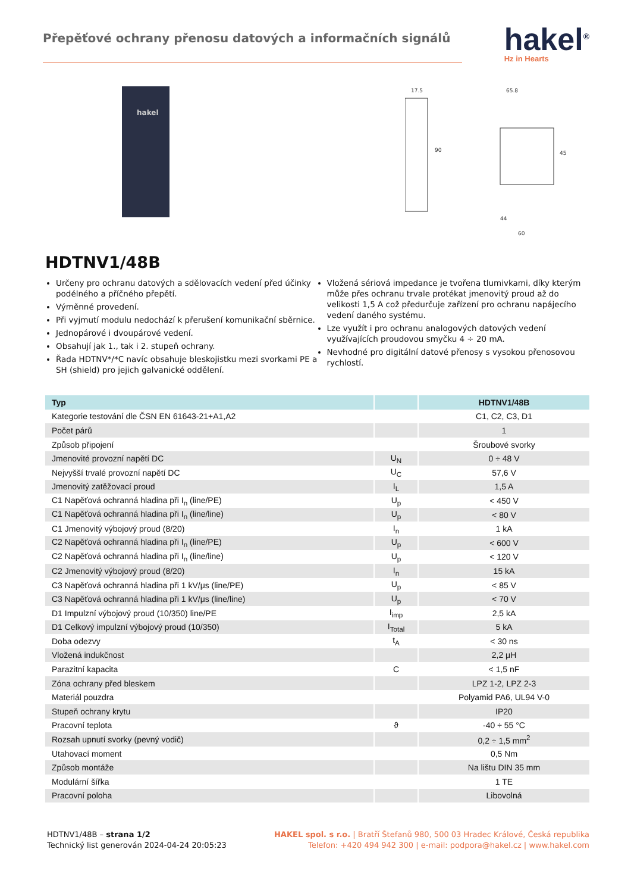Přepěťové ochrany přenosu datových a informačních signálů
hakel<sup>®</sup>
Hz in Hearts
hakel
17.5
90
65.8
45
44
60
HDTNV1/48B
Určeny pro ochranu datových a sdělovacích vedení před účinky podélného a příčného přepětí.
Výměnné provedení.
Při vyjmutí modulu nedochází k přerušení komunikační sběrnice.
Jednopárové i dvoupárové vedení.
Obsahují jak 1., tak i 2. stupeň ochrany.
Řada HDTNV*/*C navíc obsahuje bleskojistku mezi svorkami PE a SH (shield) pro jejich galvanické oddělení.
Vložená sériová impedance je tvořena tlumivkami, díky kterým může přes ochranu trvale protékat jmenovitý proud až do velikosti 1,5 A což předurčuje zařízení pro ochranu napájecího vedení daného systému.
Lze využít i pro ochranu analogových datových vedení využívajících proudovou smyčku 4 ÷ 20 mA.
Nevhodné pro digitální datové přenosy s vysokou přenosovou rychlostí.
| Typ | | HDTNV1/48B |
| --- | --- | --- |
| Kategorie testování dle ČSN EN 61643-21+A1,A2 | | C1, C2, C3, D1 |
| Počet párů | | 1 |
| Způsob připojení | | Šroubové svorky |
| Jmenovité provozní napětí DC | U<sub>N</sub> | 0 ÷ 48 V |
| Nejvyšší trvalé provozní napětí DC | U<sub>C</sub> | 57,6 V |
| Jmenovitý zatěžovací proud | I<sub>L</sub> | 1,5 A |
| C1 Napěťová ochranná hladina při I<sub>n</sub> (line/PE) | U<sub>p</sub> | < 450 V |
| C1 Napěťová ochranná hladina při I<sub>n</sub> (line/line) | U<sub>p</sub> | < 80 V |
| C1 Jmenovitý výbojový proud (8/20) | I<sub>n</sub> | 1 kA |
| C2 Napěťová ochranná hladina při I<sub>n</sub> (line/PE) | U<sub>p</sub> | < 600 V |
| C2 Napěťová ochranná hladina při I<sub>n</sub> (line/line) | U<sub>p</sub> | < 120 V |
| C2 Jmenovitý výbojový proud (8/20) | I<sub>n</sub> | 15 kA |
| C3 Napěťová ochranná hladina při 1 kV/μs (line/PE) | U<sub>p</sub> | < 85 V |
| C3 Napěťová ochranná hladina při 1 kV/μs (line/line) | U<sub>p</sub> | < 70 V |
| D1 Impulzní výbojový proud (10/350) line/PE | I<sub>imp</sub> | 2,5 kA |
| D1 Celkový impulzní výbojový proud (10/350) | I<sub>Total</sub> | 5 kA |
| Doba odezvy | t<sub>A</sub> | < 30 ns |
| Vložená indukčnost | | 2,2 μH |
| Parazitní kapacita | C | < 1,5 nF |
| Zóna ochrany před bleskem | | LPZ 1-2, LPZ 2-3 |
| Materiál pouzdra | | Polyamid PA6, UL94 V-0 |
| Stupeň ochrany krytu | | IP20 |
| Pracovní teplota | ϑ | -40 ÷ 55 °C |
| Rozsah upnutí svorky (pevný vodič) | | 0,2 ÷ 1,5 mm<sup>2</sup> |
| Utahovací moment | | 0,5 Nm |
| Způsob montáže | | Na lištu DIN 35 mm |
| Modulární šířka | | 1 TE |
| Pracovní poloha | | Libovolná |
HDTNV1/48B – strana 1/2
Technický list generován 2024-04-24 20:05:23
HAKEL spol. s r.o. | Bratří Štefanů 980, 500 03 Hradec Králové, Česká republika
Telefon: +420 494 942 300 | e-mail: podpora@hakel.cz | www.hakel.com